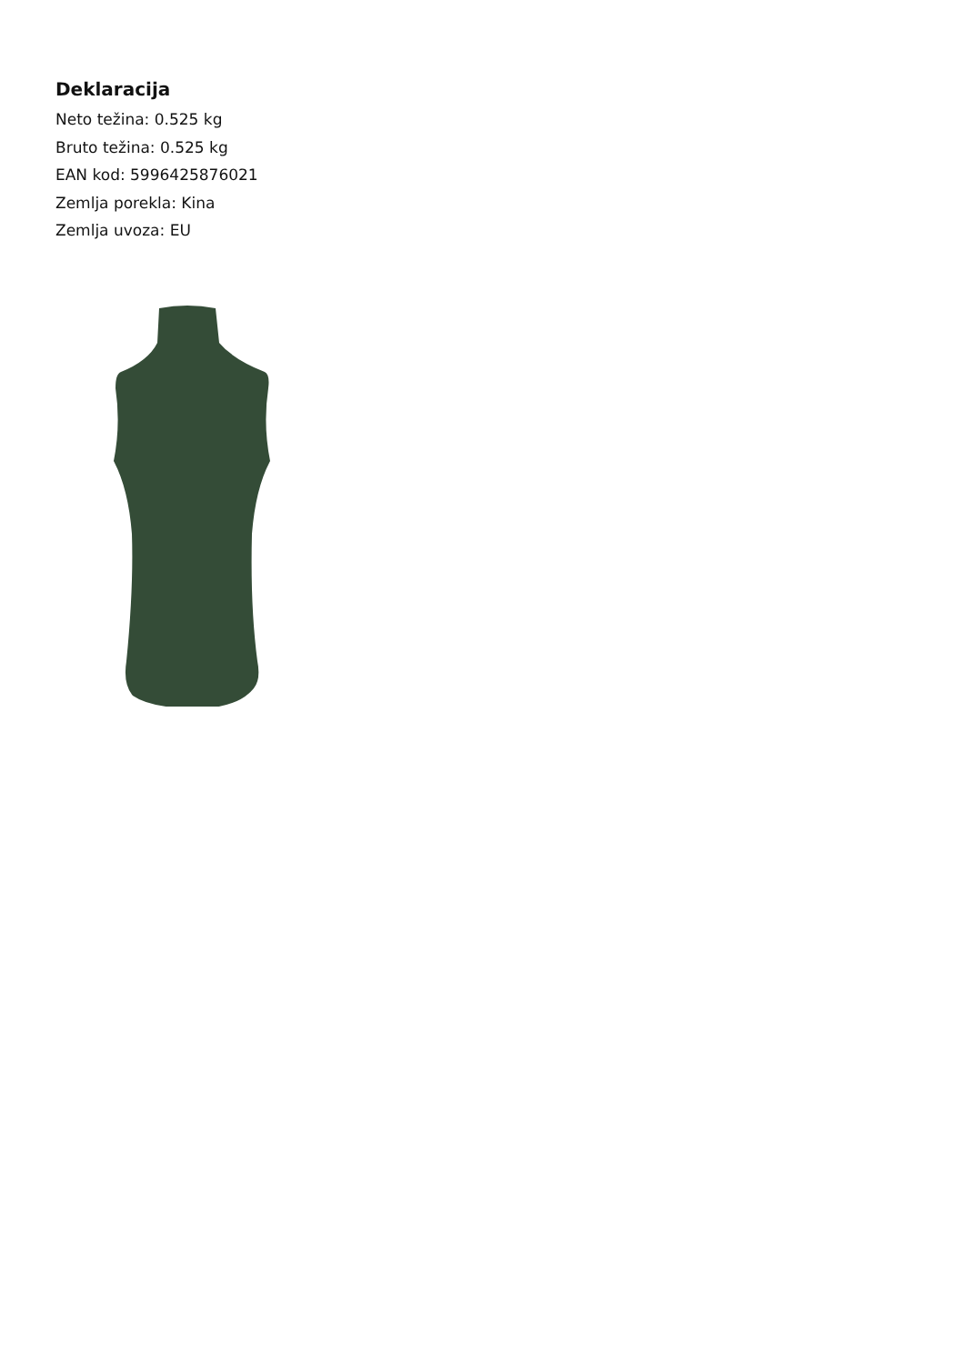Deklaracija
Neto težina: 0.525 kg
Bruto težina: 0.525 kg
EAN kod: 5996425876021
Zemlja porekla: Kina
Zemlja uvoza: EU